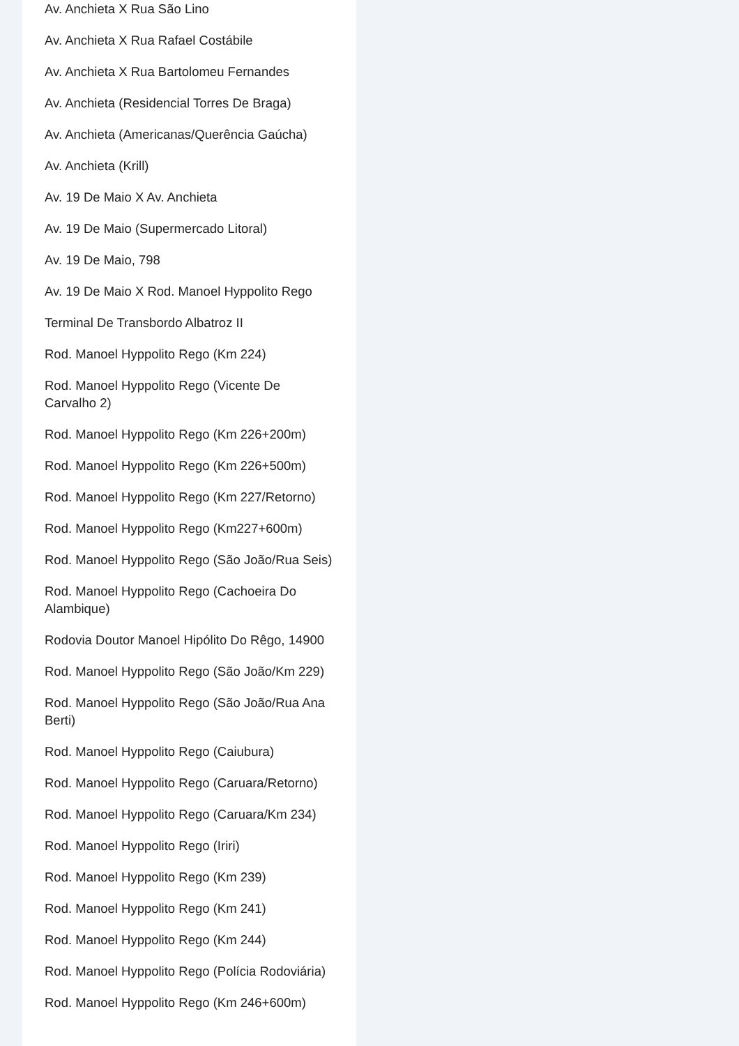Av. Anchieta X Rua São Lino
Av. Anchieta X Rua Rafael Costábile
Av. Anchieta X Rua Bartolomeu Fernandes
Av. Anchieta (Residencial Torres De Braga)
Av. Anchieta (Americanas/Querência Gaúcha)
Av. Anchieta (Krill)
Av. 19 De Maio X Av. Anchieta
Av. 19 De Maio (Supermercado Litoral)
Av. 19 De Maio, 798
Av. 19 De Maio X Rod. Manoel Hyppolito Rego
Terminal De Transbordo Albatroz II
Rod. Manoel Hyppolito Rego (Km 224)
Rod. Manoel Hyppolito Rego (Vicente De Carvalho 2)
Rod. Manoel Hyppolito Rego (Km 226+200m)
Rod. Manoel Hyppolito Rego (Km 226+500m)
Rod. Manoel Hyppolito Rego (Km 227/Retorno)
Rod. Manoel Hyppolito Rego (Km227+600m)
Rod. Manoel Hyppolito Rego (São João/Rua Seis)
Rod. Manoel Hyppolito Rego (Cachoeira Do Alambique)
Rodovia Doutor Manoel Hipólito Do Rêgo, 14900
Rod. Manoel Hyppolito Rego (São João/Km 229)
Rod. Manoel Hyppolito Rego (São João/Rua Ana Berti)
Rod. Manoel Hyppolito Rego (Caiubura)
Rod. Manoel Hyppolito Rego (Caruara/Retorno)
Rod. Manoel Hyppolito Rego (Caruara/Km 234)
Rod. Manoel Hyppolito Rego (Iriri)
Rod. Manoel Hyppolito Rego (Km 239)
Rod. Manoel Hyppolito Rego (Km 241)
Rod. Manoel Hyppolito Rego (Km 244)
Rod. Manoel Hyppolito Rego (Polícia Rodoviária)
Rod. Manoel Hyppolito Rego (Km 246+600m)